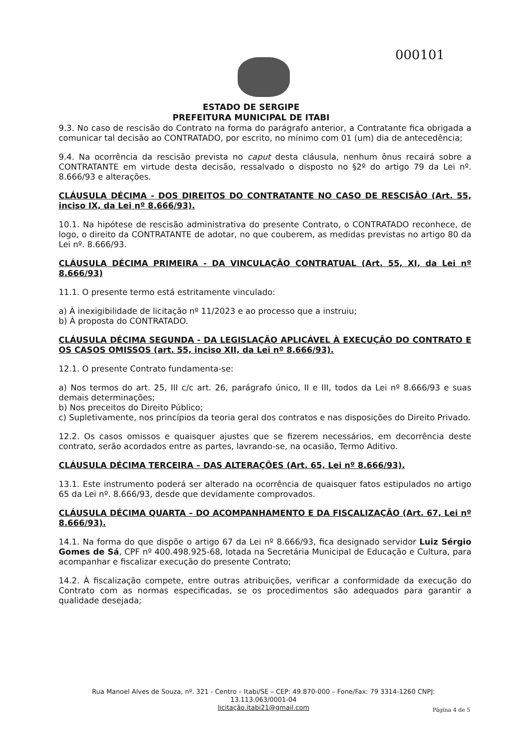000101
ESTADO DE SERGIPE
PREFEITURA MUNICIPAL DE ITABI
9.3. No caso de rescisão do Contrato na forma do parágrafo anterior, a Contratante fica obrigada a comunicar tal decisão ao CONTRATADO, por escrito, no mínimo com 01 (um) dia de antecedência;
9.4. Na ocorrência da rescisão prevista no caput desta cláusula, nenhum ônus recairá sobre a CONTRATANTE em virtude desta decisão, ressalvado o disposto no §2º do artigo 79 da Lei nº. 8.666/93 e alterações.
CLÁUSULA DÉCIMA - DOS DIREITOS DO CONTRATANTE NO CASO DE RESCISÃO (Art. 55, inciso IX, da Lei nº 8.666/93).
10.1. Na hipótese de rescisão administrativa do presente Contrato, o CONTRATADO reconhece, de logo, o direito da CONTRATANTE de adotar, no que couberem, as medidas previstas no artigo 80 da Lei nº. 8.666/93.
CLÁUSULA DÉCIMA PRIMEIRA - DA VINCULAÇÃO CONTRATUAL (Art. 55, XI, da Lei nº 8.666/93)
11.1. O presente termo está estritamente vinculado:
a) À inexigibilidade de licitação nº 11/2023 e ao processo que a instruiu;
b) À proposta do CONTRATADO.
CLÁUSULA DÉCIMA SEGUNDA - DA LEGISLAÇÃO APLICÁVEL À EXECUÇÃO DO CONTRATO E OS CASOS OMISSOS (art. 55, inciso XII, da Lei nº 8.666/93).
12.1. O presente Contrato fundamenta-se:
a) Nos termos do art. 25, III c/c art. 26, parágrafo único, II e III, todos da Lei nº 8.666/93 e suas demais determinações;
b) Nos preceitos do Direito Público;
c) Supletivamente, nos princípios da teoria geral dos contratos e nas disposições do Direito Privado.
12.2. Os casos omissos e quaisquer ajustes que se fizerem necessários, em decorrência deste contrato, serão acordados entre as partes, lavrando-se, na ocasião, Termo Aditivo.
CLÁUSULA DÉCIMA TERCEIRA – DAS ALTERAÇÕES (Art. 65, Lei nº 8.666/93).
13.1. Este instrumento poderá ser alterado na ocorrência de quaisquer fatos estipulados no artigo 65 da Lei nº. 8.666/93, desde que devidamente comprovados.
CLÁUSULA DÉCIMA QUARTA – DO ACOMPANHAMENTO E DA FISCALIZAÇÃO (Art. 67, Lei nº 8.666/93).
14.1. Na forma do que dispõe o artigo 67 da Lei nº 8.666/93, fica designado servidor Luiz Sérgio Gomes de Sá, CPF nº 400.498.925-68, lotada na Secretária Municipal de Educação e Cultura, para acompanhar e fiscalizar execução do presente Contrato;
14.2. À fiscalização compete, entre outras atribuições, verificar a conformidade da execução do Contrato com as normas especificadas, se os procedimentos são adequados para garantir a qualidade desejada;
Rua Manoel Alves de Souza, nº. 321 - Centro – Itabi/SE – CEP: 49.870-000 – Fone/Fax: 79 3314-1260 CNPJ: 13.113.063/0001-04
licitação.itabi21@gmail.com
Página 4 de 5